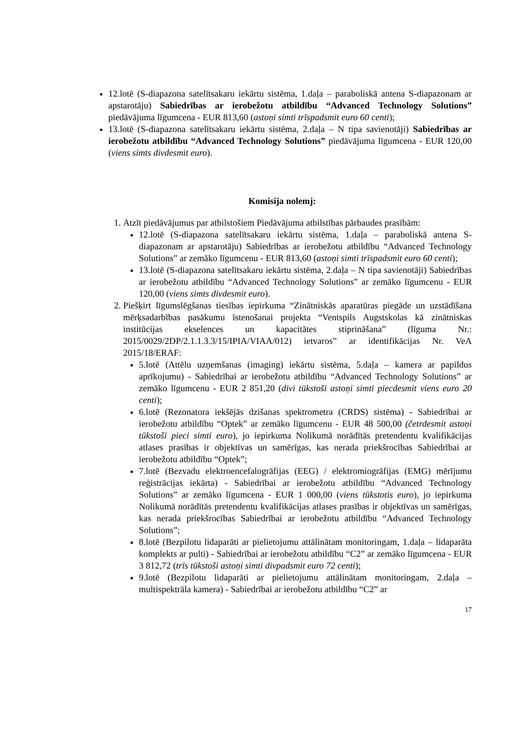12.lotē (S-diapazona satelītsakaru iekārtu sistēma, 1.daļa – paraboliskā antena S-diapazonam ar apstarotāju) Sabiedrības ar ierobežotu atbildību “Advanced Technology Solutions” piedāvājuma līgumcena - EUR 813,60 (astoņi simti trīspadsmit euro 60 centi);
13.lotē (S-diapazona satelītsakaru iekārtu sistēma, 2.daļa – N tipa savienotāji) Sabiedrības ar ierobežotu atbildību “Advanced Technology Solutions” piedāvājuma līgumcena - EUR 120,00 (viens simts divdesmit euro).
Komisija nolemj:
1. Atzīt piedāvājumus par atbilstošiem Piedāvājuma atbilstības pārbaudes prasībām:
12.lotē (S-diapazona satelītsakaru iekārtu sistēma, 1.daļa – paraboliskā antena S-diapazonam ar apstarotāju) Sabiedrības ar ierobežotu atbildību “Advanced Technology Solutions” ar zemāko līgumcenu - EUR 813,60 (astoņi simti trīspadsmit euro 60 centi);
13.lotē (S-diapazona satelītsakaru iekārtu sistēma, 2.daļa – N tipa savienotāji) Sabiedrības ar ierobežotu atbildību “Advanced Technology Solutions” ar zemāko līgumcenu - EUR 120,00 (viens simts divdesmit euro).
2. Piešķirt līgumslēgšanas tiesības iepirkuma “Zinātniskās aparatūras piegāde un uzstādīšana mērķsadarbības pasākumu īstenošanai projekta “Ventspils Augstskolas kā zinātniskas institūcijas ekselences un kapacitātes stiprināšana” (līguma Nr.: 2015/0029/2DP/2.1.1.3.3/15/IPIA/VIAA/012) ietvaros” ar identifikācijas Nr. VeA 2015/18/ERAF:
5.lotē (Attēlu uzņemšanas (imaging) iekārtu sistēma, 5.daļa – kamera ar papildus aprīkojumu) - Sabiedrībai ar ierobežotu atbildību “Advanced Technology Solutions” ar zemāko līgumcenu - EUR 2 851,20 (divi tūkstoši astoņi simti piecdesmit viens euro 20 centi);
6.lotē (Rezonatora iekšējās dzišanas spektrometra (CRDS) sistēma) - Sabiedrībai ar ierobežotu atbildību “Optek” ar zemāko līgumcenu - EUR 48 500,00 (četrdesmit astoņi tūkstoši pieci simti euro), jo iepirkuma Nolikumā norādītās pretendentu kvalifikācijas atlases prasības ir objektīvas un samērīgas, kas nerada priekšrocības Sabiedrībai ar ierobežotu atbildību “Optek”;
7.lotē (Bezvadu elektroencefalogrāfijas (EEG) / elektromiogrāfijas (EMG) mērījumu reģistrācijas iekārta) - Sabiedrībai ar ierobežotu atbildību “Advanced Technology Solutions” ar zemāko līgumcena - EUR 1 000,00 (viens tūkstotis euro), jo iepirkuma Nolikumā norādītās pretendentu kvalifikācijas atlases prasības ir objektīvas un samērīgas, kas nerada priekšrocības Sabiedrībai ar ierobežotu atbildību “Advanced Technology Solutions”;
8.lotē (Bezpilotu lidaparāti ar pielietojumu attālinātam monitoringam, 1.daļa – lidaparāta komplekts ar pulti) - Sabiedrībai ar ierobežotu atbildību “C2” ar zemāko līgumcena - EUR 3 812,72 (trīs tūkstoši astoņi simti divpadsmit euro 72 centi);
9.lotē (Bezpilotu lidaparāti ar pielietojumu attālinātam monitoringam, 2.daļa – multispektrāla kamera) - Sabiedrībai ar ierobežotu atbildību “C2” ar
17